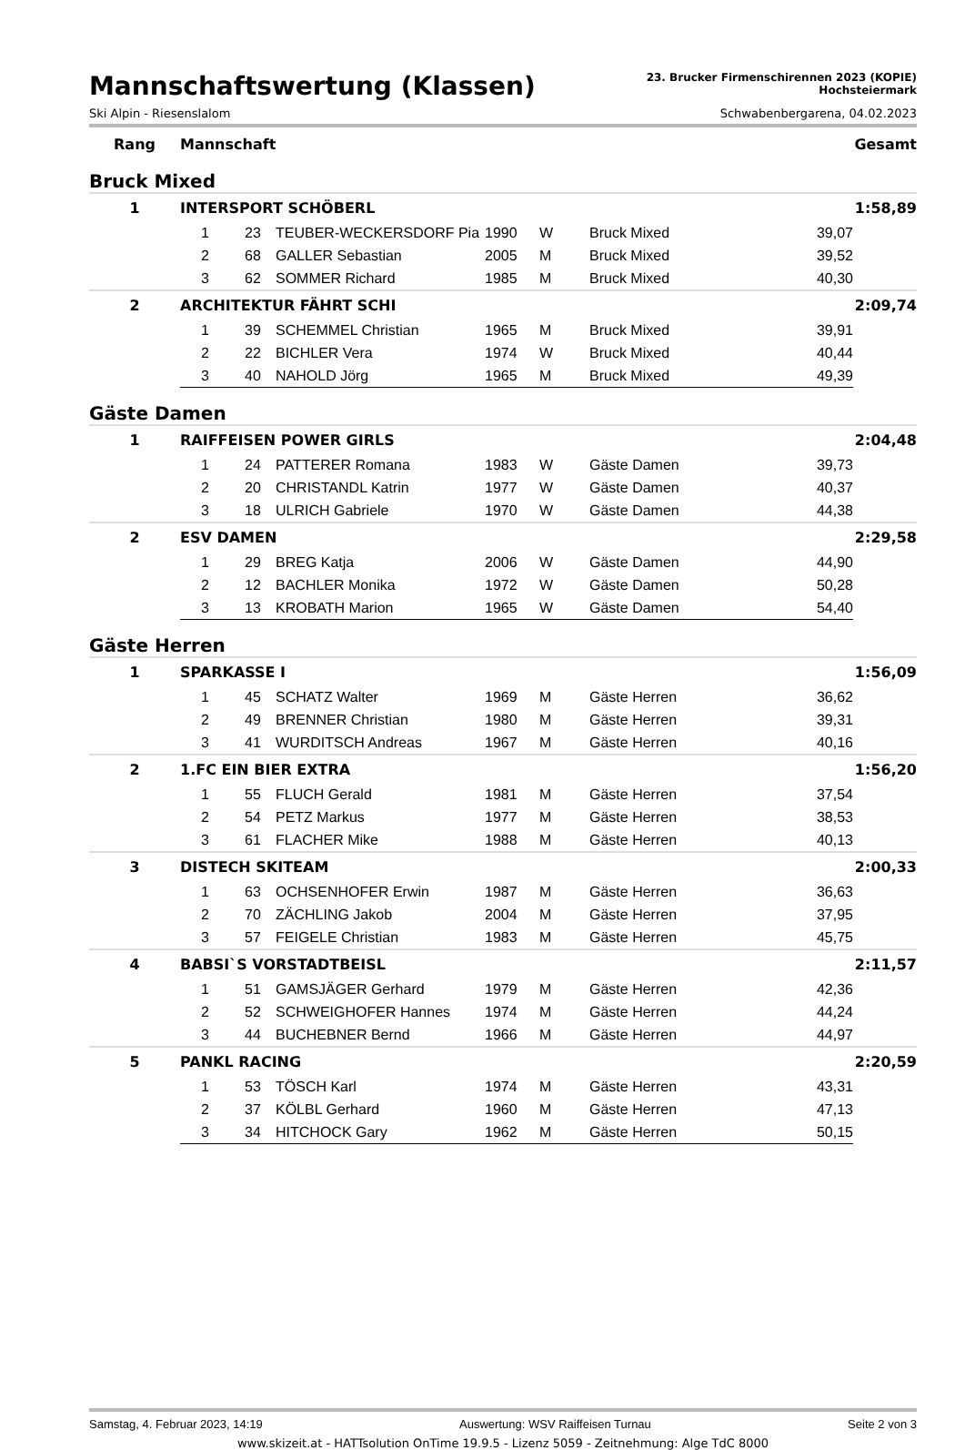Mannschaftswertung (Klassen)
23. Brucker Firmenschirennen 2023 (KOPIE)
Hochsteiermark
Ski Alpin - Riesenslalom Schwabenbergarena, 04.02.2023
| Rang | Mannschaft | | | | | | | Gesamt |
| --- | --- | --- | --- | --- | --- | --- | --- | --- |
| Bruck Mixed | | | | | | | | |
| 1 | INTERSPORT SCHÖBERL | | | | | | | 1:58,89 |
| | 1 | 23 | TEUBER-WECKERSDORF Pia | 1990 | W | Bruck Mixed | 39,07 | |
| | 2 | 68 | GALLER Sebastian | 2005 | M | Bruck Mixed | 39,52 | |
| | 3 | 62 | SOMMER Richard | 1985 | M | Bruck Mixed | 40,30 | |
| 2 | ARCHITEKTUR FÄHRT SCHI | | | | | | | 2:09,74 |
| | 1 | 39 | SCHEMMEL Christian | 1965 | M | Bruck Mixed | 39,91 | |
| | 2 | 22 | BICHLER Vera | 1974 | W | Bruck Mixed | 40,44 | |
| | 3 | 40 | NAHOLD Jörg | 1965 | M | Bruck Mixed | 49,39 | |
| Gäste Damen | | | | | | | | |
| 1 | RAIFFEISEN POWER GIRLS | | | | | | | 2:04,48 |
| | 1 | 24 | PATTERER Romana | 1983 | W | Gäste Damen | 39,73 | |
| | 2 | 20 | CHRISTANDL Katrin | 1977 | W | Gäste Damen | 40,37 | |
| | 3 | 18 | ULRICH Gabriele | 1970 | W | Gäste Damen | 44,38 | |
| 2 | ESV DAMEN | | | | | | | 2:29,58 |
| | 1 | 29 | BREG Katja | 2006 | W | Gäste Damen | 44,90 | |
| | 2 | 12 | BACHLER Monika | 1972 | W | Gäste Damen | 50,28 | |
| | 3 | 13 | KROBATH Marion | 1965 | W | Gäste Damen | 54,40 | |
| Gäste Herren | | | | | | | | |
| 1 | SPARKASSE I | | | | | | | 1:56,09 |
| | 1 | 45 | SCHATZ Walter | 1969 | M | Gäste Herren | 36,62 | |
| | 2 | 49 | BRENNER Christian | 1980 | M | Gäste Herren | 39,31 | |
| | 3 | 41 | WURDITSCH Andreas | 1967 | M | Gäste Herren | 40,16 | |
| 2 | 1.FC EIN BIER EXTRA | | | | | | | 1:56,20 |
| | 1 | 55 | FLUCH Gerald | 1981 | M | Gäste Herren | 37,54 | |
| | 2 | 54 | PETZ Markus | 1977 | M | Gäste Herren | 38,53 | |
| | 3 | 61 | FLACHER Mike | 1988 | M | Gäste Herren | 40,13 | |
| 3 | DISTECH SKITEAM | | | | | | | 2:00,33 |
| | 1 | 63 | OCHSENHOFER Erwin | 1987 | M | Gäste Herren | 36,63 | |
| | 2 | 70 | ZÄCHLING Jakob | 2004 | M | Gäste Herren | 37,95 | |
| | 3 | 57 | FEIGELE Christian | 1983 | M | Gäste Herren | 45,75 | |
| 4 | BABSI`S VORSTADTBEISL | | | | | | | 2:11,57 |
| | 1 | 51 | GAMSJÄGER Gerhard | 1979 | M | Gäste Herren | 42,36 | |
| | 2 | 52 | SCHWEIGHOFER Hannes | 1974 | M | Gäste Herren | 44,24 | |
| | 3 | 44 | BUCHEBNER Bernd | 1966 | M | Gäste Herren | 44,97 | |
| 5 | PANKL RACING | | | | | | | 2:20,59 |
| | 1 | 53 | TÖSCH Karl | 1974 | M | Gäste Herren | 43,31 | |
| | 2 | 37 | KÖLBL Gerhard | 1960 | M | Gäste Herren | 47,13 | |
| | 3 | 34 | HITCHOCK Gary | 1962 | M | Gäste Herren | 50,15 | |
Samstag, 4. Februar 2023, 14:19 Auswertung: WSV Raiffeisen Turnau Seite 2 von 3
www.skizeit.at - HATTsolution OnTime 19.9.5 - Lizenz 5059 - Zeitnehmung: Alge TdC 8000